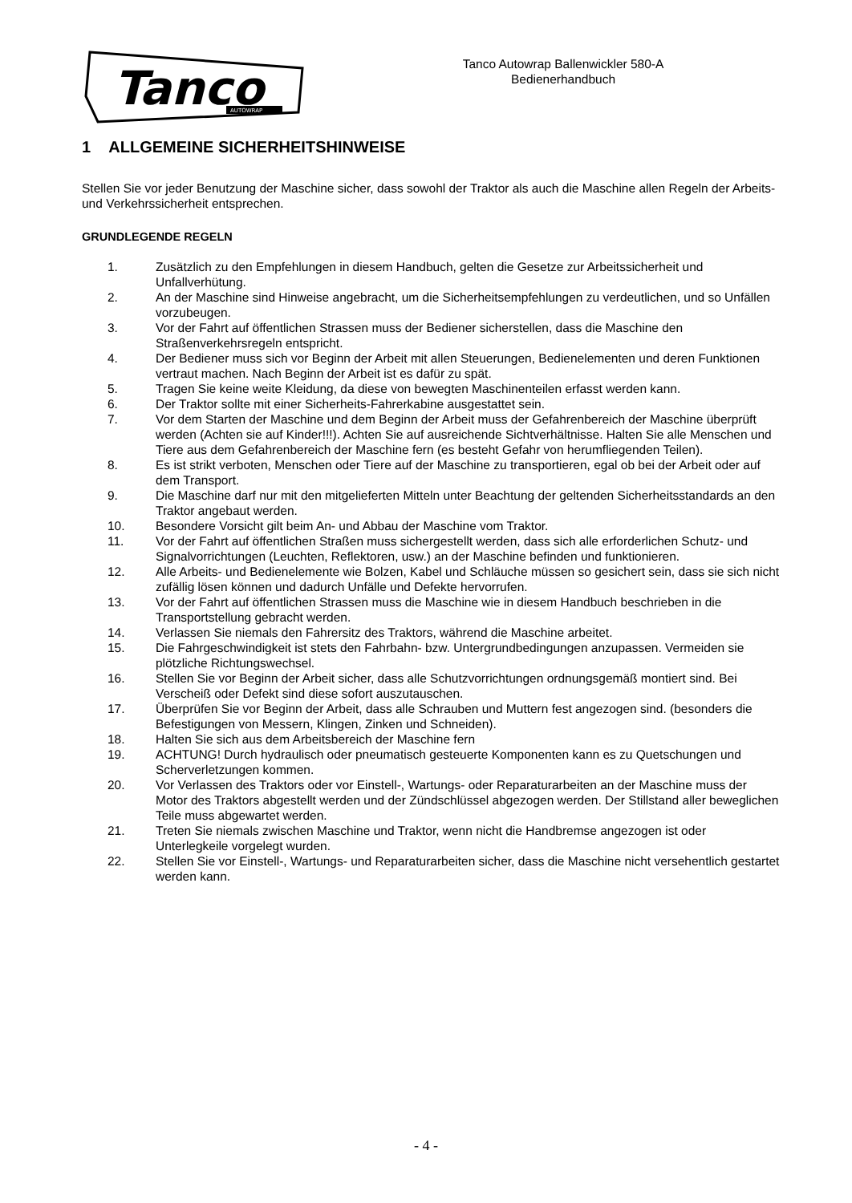Tanco
AUTOWRAP
Tanco Autowrap Ballenwickler 580-A
Bedienerhandbuch
1 ALLGEMEINE SICHERHEITSHINWEISE
Stellen Sie vor jeder Benutzung der Maschine sicher, dass sowohl der Traktor als auch die Maschine allen Regeln der Arbeits- und Verkehrssicherheit entsprechen.
GRUNDLEGENDE REGELN
1. Zusätzlich zu den Empfehlungen in diesem Handbuch, gelten die Gesetze zur Arbeitssicherheit und Unfallverhütung.
2. An der Maschine sind Hinweise angebracht, um die Sicherheitsempfehlungen zu verdeutlichen, und so Unfällen vorzubeugen.
3. Vor der Fahrt auf öffentlichen Strassen muss der Bediener sicherstellen, dass die Maschine den Straßenverkehrsregeln entspricht.
4. Der Bediener muss sich vor Beginn der Arbeit mit allen Steuerungen, Bedienelementen und deren Funktionen vertraut machen. Nach Beginn der Arbeit ist es dafür zu spät.
5. Tragen Sie keine weite Kleidung, da diese von bewegten Maschinenteilen erfasst werden kann.
6. Der Traktor sollte mit einer Sicherheits-Fahrerkabine ausgestattet sein.
7. Vor dem Starten der Maschine und dem Beginn der Arbeit muss der Gefahrenbereich der Maschine überprüft werden (Achten sie auf Kinder!!!). Achten Sie auf ausreichende Sichtverhältnisse. Halten Sie alle Menschen und Tiere aus dem Gefahrenbereich der Maschine fern (es besteht Gefahr von herumfliegenden Teilen).
8. Es ist strikt verboten, Menschen oder Tiere auf der Maschine zu transportieren, egal ob bei der Arbeit oder auf dem Transport.
9. Die Maschine darf nur mit den mitgelieferten Mitteln unter Beachtung der geltenden Sicherheitsstandards an den Traktor angebaut werden.
10. Besondere Vorsicht gilt beim An- und Abbau der Maschine vom Traktor.
11. Vor der Fahrt auf öffentlichen Straßen muss sichergestellt werden, dass sich alle erforderlichen Schutz- und Signalvorrichtungen (Leuchten, Reflektoren, usw.) an der Maschine befinden und funktionieren.
12. Alle Arbeits- und Bedienelemente wie Bolzen, Kabel und Schläuche müssen so gesichert sein, dass sie sich nicht zufällig lösen können und dadurch Unfälle und Defekte hervorrufen.
13. Vor der Fahrt auf öffentlichen Strassen muss die Maschine wie in diesem Handbuch beschrieben in die Transportstellung gebracht werden.
14. Verlassen Sie niemals den Fahrersitz des Traktors, während die Maschine arbeitet.
15. Die Fahrgeschwindigkeit ist stets den Fahrbahn- bzw. Untergrundbedingungen anzupassen. Vermeiden sie plötzliche Richtungswechsel.
16. Stellen Sie vor Beginn der Arbeit sicher, dass alle Schutzvorrichtungen ordnungsgemäß montiert sind. Bei Verscheiß oder Defekt sind diese sofort auszutauschen.
17. Überprüfen Sie vor Beginn der Arbeit, dass alle Schrauben und Muttern fest angezogen sind. (besonders die Befestigungen von Messern, Klingen, Zinken und Schneiden).
18. Halten Sie sich aus dem Arbeitsbereich der Maschine fern
19. ACHTUNG! Durch hydraulisch oder pneumatisch gesteuerte Komponenten kann es zu Quetschungen und Scherverletzungen kommen.
20. Vor Verlassen des Traktors oder vor Einstell-, Wartungs- oder Reparaturarbeiten an der Maschine muss der Motor des Traktors abgestellt werden und der Zündschlüssel abgezogen werden. Der Stillstand aller beweglichen Teile muss abgewartet werden.
21. Treten Sie niemals zwischen Maschine und Traktor, wenn nicht die Handbremse angezogen ist oder Unterlegkeile vorgelegt wurden.
22. Stellen Sie vor Einstell-, Wartungs- und Reparaturarbeiten sicher, dass die Maschine nicht versehentlich gestartet werden kann.
- 4 -